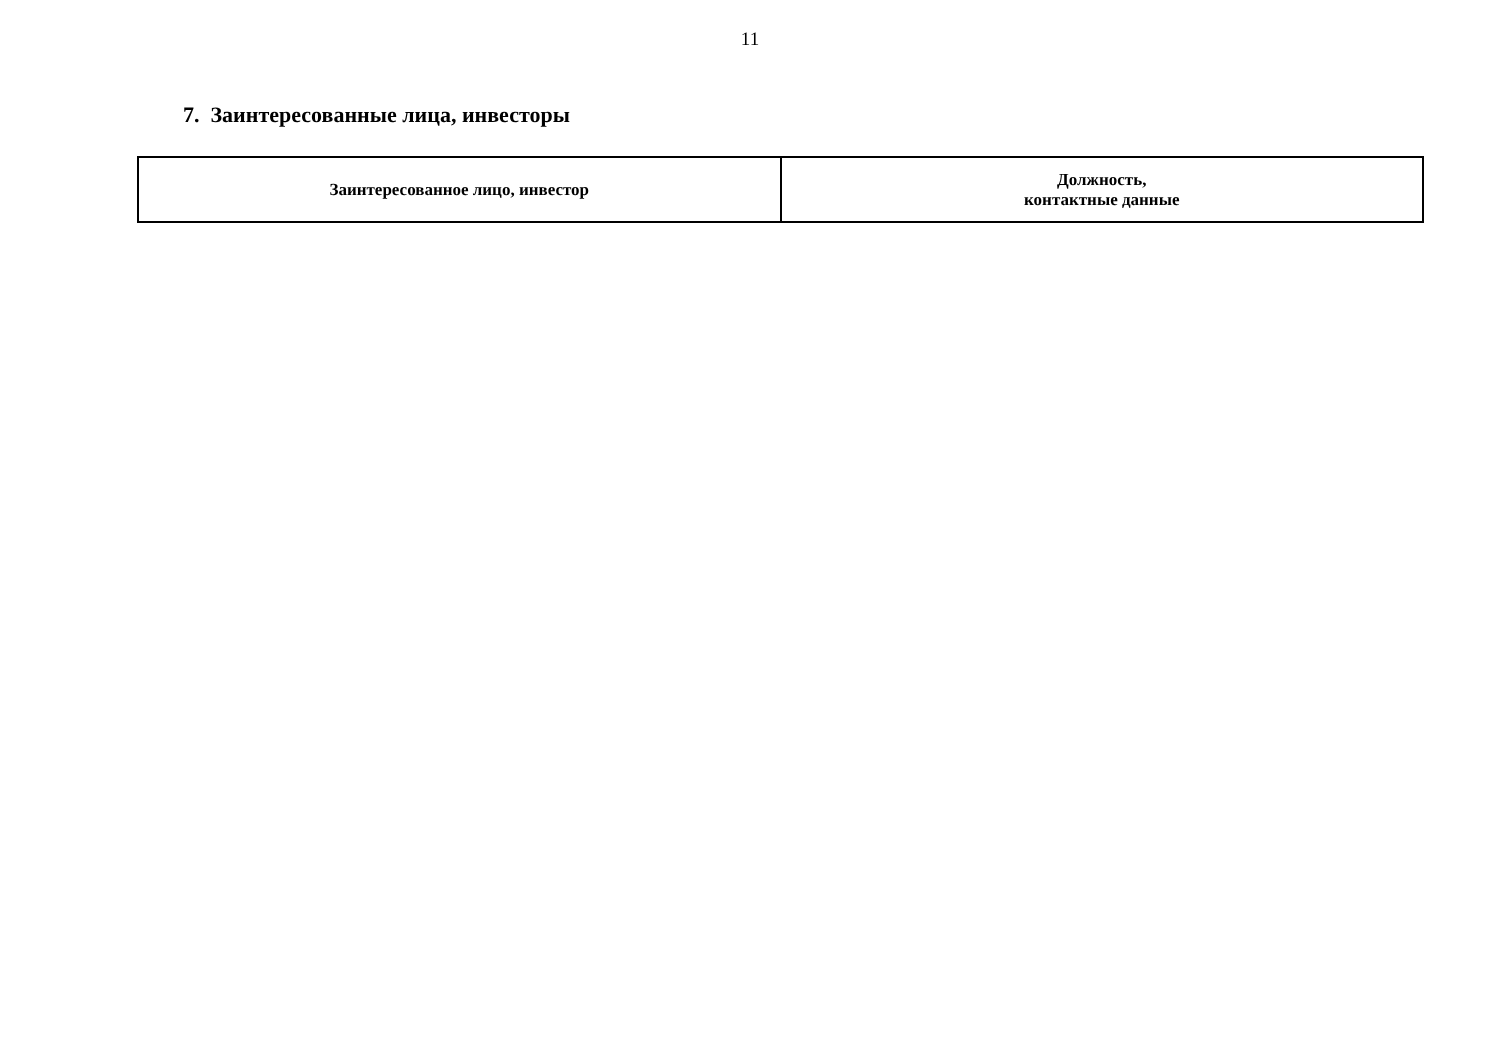11
7. Заинтересованные лица, инвесторы
| Заинтересованное лицо, инвестор | Должность, контактные данные |
| --- | --- |